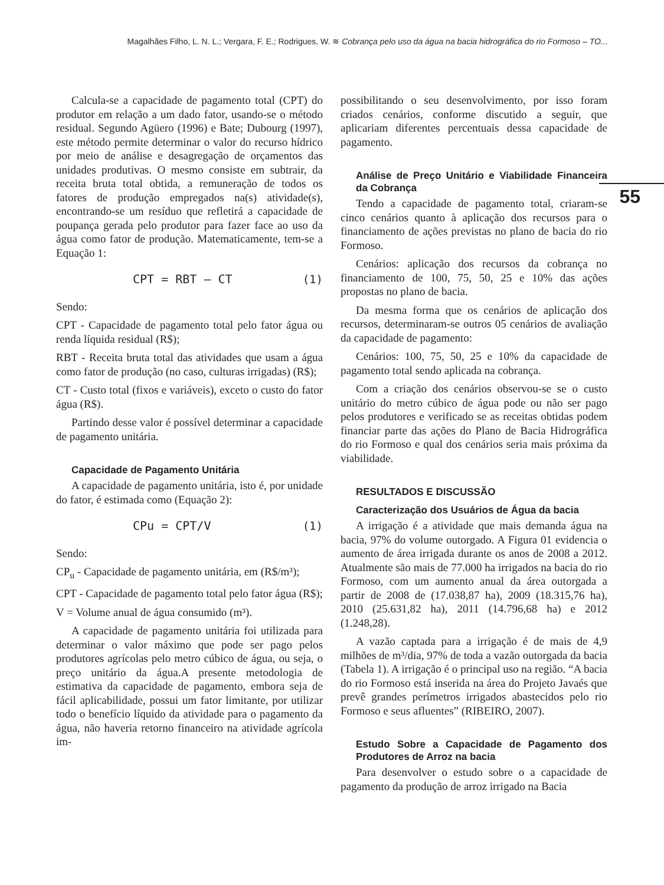Magalhães Filho, L. N. L.; Vergara, F. E.; Rodrigues, W. ≋ Cobrança pelo uso da água na bacia hidrográfica do rio Formoso – TO...
55
Calcula-se a capacidade de pagamento total (CPT) do produtor em relação a um dado fator, usando-se o método residual. Segundo Agüero (1996) e Bate; Dubourg (1997), este método permite determinar o valor do recurso hídrico por meio de análise e desagregação de orçamentos das unidades produtivas. O mesmo consiste em subtrair, da receita bruta total obtida, a remuneração de todos os fatores de produção empregados na(s) atividade(s), encontrando-se um resíduo que refletirá a capacidade de poupança gerada pelo produtor para fazer face ao uso da água como fator de produção. Matematicamente, tem-se a Equação 1:
CPT = RBT – CT (1)
Sendo:
CPT - Capacidade de pagamento total pelo fator água ou renda líquida residual (R$);
RBT - Receita bruta total das atividades que usam a água como fator de produção (no caso, culturas irrigadas) (R$);
CT - Custo total (fixos e variáveis), exceto o custo do fator água (R$).
Partindo desse valor é possível determinar a capacidade de pagamento unitária.
Capacidade de Pagamento Unitária
A capacidade de pagamento unitária, isto é, por unidade do fator, é estimada como (Equação 2):
CPu = CPT/V (1)
Sendo:
CP<sub>u</sub> - Capacidade de pagamento unitária, em (R$/m³);
CPT - Capacidade de pagamento total pelo fator água (R$);
V = Volume anual de água consumido (m³).
A capacidade de pagamento unitária foi utilizada para determinar o valor máximo que pode ser pago pelos produtores agrícolas pelo metro cúbico de água, ou seja, o preço unitário da água.A presente metodologia de estimativa da capacidade de pagamento, embora seja de fácil aplicabilidade, possui um fator limitante, por utilizar todo o benefício líquido da atividade para o pagamento da água, não haveria retorno financeiro na atividade agrícola im-
possibilitando o seu desenvolvimento, por isso foram criados cenários, conforme discutido a seguir, que aplicariam diferentes percentuais dessa capacidade de pagamento.
Análise de Preço Unitário e Viabilidade Financeira da Cobrança
Tendo a capacidade de pagamento total, criaram-se cinco cenários quanto à aplicação dos recursos para o financiamento de ações previstas no plano de bacia do rio Formoso.
Cenários: aplicação dos recursos da cobrança no financiamento de 100, 75, 50, 25 e 10% das ações propostas no plano de bacia.
Da mesma forma que os cenários de aplicação dos recursos, determinaram-se outros 05 cenários de avaliação da capacidade de pagamento:
Cenários: 100, 75, 50, 25 e 10% da capacidade de pagamento total sendo aplicada na cobrança.
Com a criação dos cenários observou-se se o custo unitário do metro cúbico de água pode ou não ser pago pelos produtores e verificado se as receitas obtidas podem financiar parte das ações do Plano de Bacia Hidrográfica do rio Formoso e qual dos cenários seria mais próxima da viabilidade.
RESULTADOS E DISCUSSÃO
Caracterização dos Usuários de Água da bacia
A irrigação é a atividade que mais demanda água na bacia, 97% do volume outorgado. A Figura 01 evidencia o aumento de área irrigada durante os anos de 2008 a 2012. Atualmente são mais de 77.000 ha irrigados na bacia do rio Formoso, com um aumento anual da área outorgada a partir de 2008 de (17.038,87 ha), 2009 (18.315,76 ha), 2010 (25.631,82 ha), 2011 (14.796,68 ha) e 2012 (1.248,28).
A vazão captada para a irrigação é de mais de 4,9 milhões de m³/dia, 97% de toda a vazão outorgada da bacia (Tabela 1). A irrigação é o principal uso na região. “A bacia do rio Formoso está inserida na área do Projeto Javaés que prevê grandes perímetros irrigados abastecidos pelo rio Formoso e seus afluentes” (RIBEIRO, 2007).
Estudo Sobre a Capacidade de Pagamento dos Produtores de Arroz na bacia
Para desenvolver o estudo sobre o a capacidade de pagamento da produção de arroz irrigado na Bacia